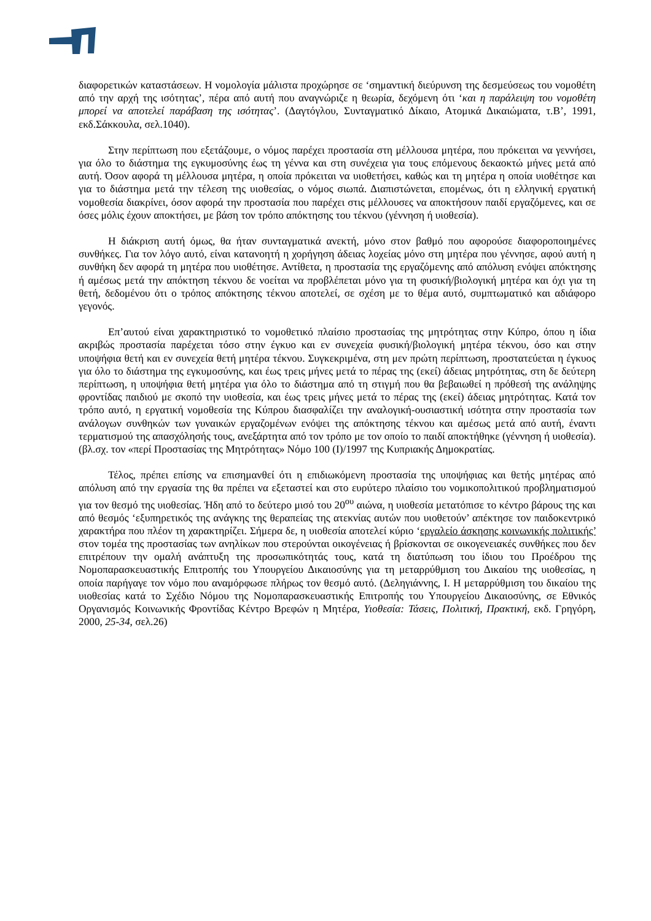διαφορετικών καταστάσεων. Η νομολογία μάλιστα προχώρησε σε ‘σημαντική διεύρυνση της δεσμεύσεως του νομοθέτη από την αρχή της ισότητας’, πέρα από αυτή που αναγνώριζε η θεωρία, δεχόμενη ότι ‘και η παράλειψη του νομοθέτη μπορεί να αποτελεί παράβαση της ισότητας’. (Δαγτόγλου, Συνταγματικό Δίκαιο, Ατομικά Δικαιώματα, τ.Β’, 1991, εκδ.Σάκκουλα, σελ.1040).
Στην περίπτωση που εξετάζουμε, ο νόμος παρέχει προστασία στη μέλλουσα μητέρα, που πρόκειται να γεννήσει, για όλο το διάστημα της εγκυμοσύνης έως τη γέννα και στη συνέχεια για τους επόμενους δεκαοκτώ μήνες μετά από αυτή. Όσον αφορά τη μέλλουσα μητέρα, η οποία πρόκειται να υιοθετήσει, καθώς και τη μητέρα η οποία υιοθέτησε και για το διάστημα μετά την τέλεση της υιοθεσίας, ο νόμος σιωπά. Διαπιστώνεται, επομένως, ότι η ελληνική εργατική νομοθεσία διακρίνει, όσον αφορά την προστασία που παρέχει στις μέλλουσες να αποκτήσουν παιδί εργαζόμενες, και σε όσες μόλις έχουν αποκτήσει, με βάση τον τρόπο απόκτησης του τέκνου (γέννηση ή υιοθεσία).
Η διάκριση αυτή όμως, θα ήταν συνταγματικά ανεκτή, μόνο στον βαθμό που αφορούσε διαφοροποιημένες συνθήκες. Για τον λόγο αυτό, είναι κατανοητή η χορήγηση άδειας λοχείας μόνο στη μητέρα που γέννησε, αφού αυτή η συνθήκη δεν αφορά τη μητέρα που υιοθέτησε. Αντίθετα, η προστασία της εργαζόμενης από απόλυση ενόψει απόκτησης ή αμέσως μετά την απόκτηση τέκνου δε νοείται να προβλέπεται μόνο για τη φυσική/βιολογική μητέρα και όχι για τη θετή, δεδομένου ότι ο τρόπος απόκτησης τέκνου αποτελεί, σε σχέση με το θέμα αυτό, συμπτωματικό και αδιάφορο γεγονός.
Επ’αυτού είναι χαρακτηριστικό το νομοθετικό πλαίσιο προστασίας της μητρότητας στην Κύπρο, όπου η ίδια ακριβώς προστασία παρέχεται τόσο στην έγκυο και εν συνεχεία φυσική/βιολογική μητέρα τέκνου, όσο και στην υποψήφια θετή και εν συνεχεία θετή μητέρα τέκνου. Συγκεκριμένα, στη μεν πρώτη περίπτωση, προστατεύεται η έγκυος για όλο το διάστημα της εγκυμοσύνης, και έως τρεις μήνες μετά το πέρας της (εκεί) άδειας μητρότητας, στη δε δεύτερη περίπτωση, η υποψήφια θετή μητέρα για όλο το διάστημα από τη στιγμή που θα βεβαιωθεί η πρόθεσή της ανάληψης φροντίδας παιδιού με σκοπό την υιοθεσία, και έως τρεις μήνες μετά το πέρας της (εκεί) άδειας μητρότητας. Κατά τον τρόπο αυτό, η εργατική νομοθεσία της Κύπρου διασφαλίζει την αναλογική-ουσιαστική ισότητα στην προστασία των ανάλογων συνθηκών των γυναικών εργαζομένων ενόψει της απόκτησης τέκνου και αμέσως μετά από αυτή, έναντι τερματισμού της απασχόλησής τους, ανεξάρτητα από τον τρόπο με τον οποίο το παιδί αποκτήθηκε (γέννηση ή υιοθεσία). (βλ.σχ. τον «περί Προστασίας της Μητρότητας» Νόμο 100 (Ι)/1997 της Κυπριακής Δημοκρατίας.
Τέλος, πρέπει επίσης να επισημανθεί ότι η επιδιωκόμενη προστασία της υποψήφιας και θετής μητέρας από απόλυση από την εργασία της θα πρέπει να εξεταστεί και στο ευρύτερο πλαίσιο του νομικοπολιτικού προβληματισμού για τον θεσμό της υιοθεσίας. Ήδη από το δεύτερο μισό του 20<sup>ου</sup> αιώνα, η υιοθεσία μετατόπισε το κέντρο βάρους της και από θεσμός ‘εξυπηρετικός της ανάγκης της θεραπείας της ατεκνίας αυτών που υιοθετούν’ απέκτησε τον παιδοκεντρικό χαρακτήρα που πλέον τη χαρακτηρίζει. Σήμερα δε, η υιοθεσία αποτελεί κύριο ‘εργαλείο άσκησης κοινωνικής πολιτικής’ στον τομέα της προστασίας των ανηλίκων που στερούνται οικογένειας ή βρίσκονται σε οικογενειακές συνθήκες που δεν επιτρέπουν την ομαλή ανάπτυξη της προσωπικότητάς τους, κατά τη διατύπωση του ίδιου του Προέδρου της Νομοπαρασκευαστικής Επιτροπής του Υπουργείου Δικαιοσύνης για τη μεταρρύθμιση του Δικαίου της υιοθεσίας, η οποία παρήγαγε τον νόμο που αναμόρφωσε πλήρως τον θεσμό αυτό. (Δεληγιάννης, Ι. Η μεταρρύθμιση του δικαίου της υιοθεσίας κατά το Σχέδιο Νόμου της Νομοπαρασκευαστικής Επιτροπής του Υπουργείου Δικαιοσύνης, σε Εθνικός Οργανισμός Κοινωνικής Φροντίδας Κέντρο Βρεφών η Μητέρα, Υιοθεσία: Τάσεις, Πολιτική, Πρακτική, εκδ. Γρηγόρη, 2000, 25-34, σελ.26)